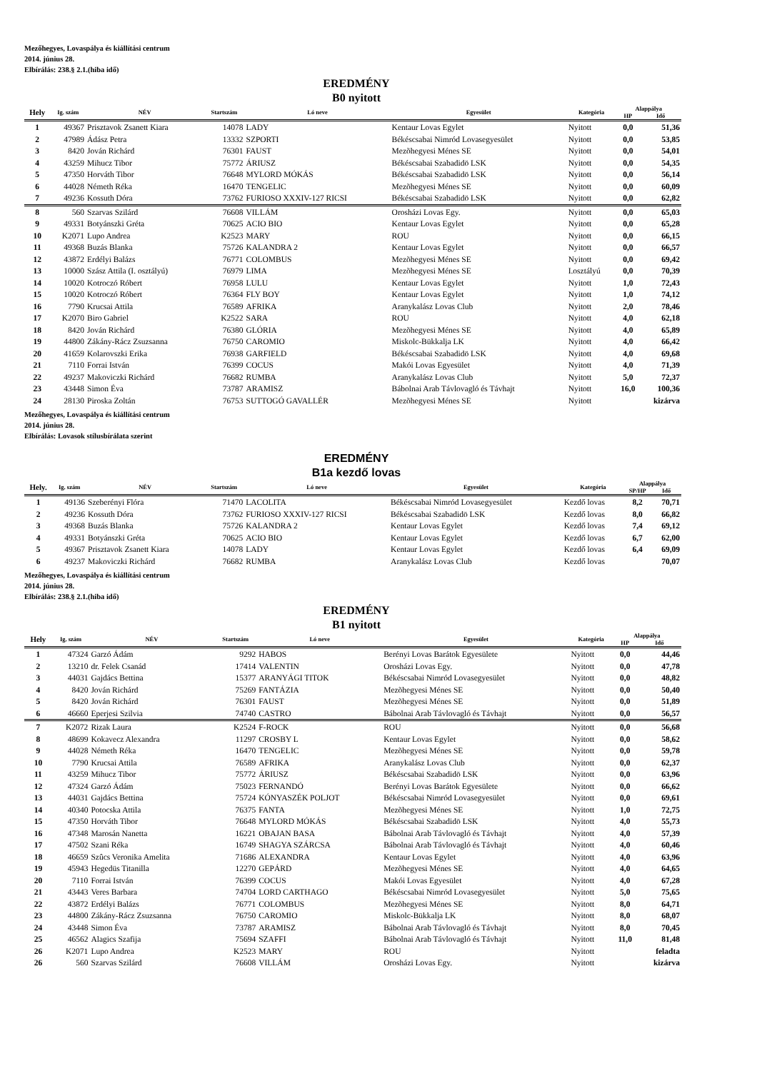Mezőhegyes, Lovaspálya és kiállítási centrum
2014. június 28.
Elbírálás: 238.§ 2.1.(hiba idő)
EREDMÉNY
B0 nyitott
| Hely | Ig. szám | NÉV | Startszám | Ló neve | Egyesület | Kategória | Alappálya | |
| --- | --- | --- | --- | --- | --- | --- | --- | --- |
| | | | | | | | HP | Idő |
| 1 | 49367 | Prisztavok Zsanett Kiara | 14078 | LADY | Kentaur Lovas Egylet | Nyitott | 0,0 | 51,36 |
| 2 | 47989 | Ádász Petra | 13332 | SZPORTI | Békéscsabai Nimród Lovasegyesület | Nyitott | 0,0 | 53,85 |
| 3 | 8420 | Jován Richárd | 76301 | FAUST | Mezõhegyesi Ménes SE | Nyitott | 0,0 | 54,01 |
| 4 | 43259 | Mihucz Tibor | 75772 | ÁRIUSZ | Békéscsabai Szabadidö LSK | Nyitott | 0,0 | 54,35 |
| 5 | 47350 | Horváth Tibor | 76648 | MYLORD MÓKÁS | Békéscsabai Szabadidö LSK | Nyitott | 0,0 | 56,14 |
| 6 | 44028 | Németh Réka | 16470 | TENGELIC | Mezõhegyesi Ménes SE | Nyitott | 0,0 | 60,09 |
| 7 | 49236 | Kossuth Dóra | 73762 | FURIOSO XXXIV-127 RICSI | Békéscsabai Szabadidö LSK | Nyitott | 0,0 | 62,82 |
| 8 | 560 | Szarvas Szilárd | 76608 | VILLÁM | Orosházi Lovas Egy. | Nyitott | 0,0 | 65,03 |
| 9 | 49331 | Botyánszki Gréta | 70625 | ACIO BIO | Kentaur Lovas Egylet | Nyitott | 0,0 | 65,28 |
| 10 | K2071 | Lupo Andrea | K2523 | MARY | ROU | Nyitott | 0,0 | 66,15 |
| 11 | 49368 | Buzás Blanka | 75726 | KALANDRA 2 | Kentaur Lovas Egylet | Nyitott | 0,0 | 66,57 |
| 12 | 43872 | Erdélyi Balázs | 76771 | COLOMBUS | Mezõhegyesi Ménes SE | Nyitott | 0,0 | 69,42 |
| 13 | 10000 | Szász Attila (I. osztályú) | 76979 | LIMA | Mezõhegyesi Ménes SE | I.osztályú | 0,0 | 70,39 |
| 14 | 10020 | Kotroczó Róbert | 76958 | LULU | Kentaur Lovas Egylet | Nyitott | 1,0 | 72,43 |
| 15 | 10020 | Kotroczó Róbert | 76364 | FLY BOY | Kentaur Lovas Egylet | Nyitott | 1,0 | 74,12 |
| 16 | 7790 | Krucsai Attila | 76589 | AFRIKA | Aranykalász Lovas Club | Nyitott | 2,0 | 78,46 |
| 17 | K2070 | Biro Gabriel | K2522 | SARA | ROU | Nyitott | 4,0 | 62,18 |
| 18 | 8420 | Jován Richárd | 76380 | GLÓRIA | Mezõhegyesi Ménes SE | Nyitott | 4,0 | 65,89 |
| 19 | 44800 | Zákány-Rácz Zsuzsanna | 76750 | CAROMIO | Miskolc-Bükkalja LK | Nyitott | 4,0 | 66,42 |
| 20 | 41659 | Kolarovszki Erika | 76938 | GARFIELD | Békéscsabai Szabadidö LSK | Nyitott | 4,0 | 69,68 |
| 21 | 7110 | Forrai István | 76399 | COCUS | Makói Lovas Egyesület | Nyitott | 4,0 | 71,39 |
| 22 | 49237 | Makoviczki Richárd | 76682 | RUMBA | Aranykalász Lovas Club | Nyitott | 5,0 | 72,37 |
| 23 | 43448 | Simon Éva | 73787 | ARAMISZ | Bábolnai Arab Távlovagló és Távhajt | Nyitott | 16,0 | 100,36 |
| 24 | 28130 | Piroska Zoltán | 76753 | SUTTOGÓ GAVALLÉR | Mezõhegyesi Ménes SE | Nyitott | | kizárva |
Mezőhegyes, Lovaspálya és kiállítási centrum
2014. június 28.
Elbírálás: Lovasok stílusbírálata szerint
EREDMÉNY
B1a kezdő lovas
| Hely. | Ig. szám | NÉV | Startszám | Ló neve | Egyesület | Kategória | Alappálya | |
| --- | --- | --- | --- | --- | --- | --- | --- | --- |
| | | | | | | | SP/HP | Idő |
| 1 | 49136 | Szeberényi Flóra | 71470 | LACOLITA | Békéscsabai Nimród Lovasegyesület | Kezdő lovas | 8,2 | 70,71 |
| 2 | 49236 | Kossuth Dóra | 73762 | FURIOSO XXXIV-127 RICSI | Békéscsabai Szabadidö LSK | Kezdő lovas | 8,0 | 66,82 |
| 3 | 49368 | Buzás Blanka | 75726 | KALANDRA 2 | Kentaur Lovas Egylet | Kezdő lovas | 7,4 | 69,12 |
| 4 | 49331 | Botyánszki Gréta | 70625 | ACIO BIO | Kentaur Lovas Egylet | Kezdő lovas | 6,7 | 62,00 |
| 5 | 49367 | Prisztavok Zsanett Kiara | 14078 | LADY | Kentaur Lovas Egylet | Kezdő lovas | 6,4 | 69,09 |
| 6 | 49237 | Makoviczki Richárd | 76682 | RUMBA | Aranykalász Lovas Club | Kezdő lovas | | 70,07 |
Mezőhegyes, Lovaspálya és kiállítási centrum
2014. június 28.
Elbírálás: 238.§ 2.1.(hiba idő)
EREDMÉNY
B1 nyitott
| Hely | Ig. szám | NÉV | Startszám | Ló neve | Egyesület | Kategória | Alappálya | |
| --- | --- | --- | --- | --- | --- | --- | --- | --- |
| | | | | | | | HP | Idő |
| 1 | 47324 | Garzó Ádám | 9292 | HABOS | Berényi Lovas Barátok Egyesülete | Nyitott | 0,0 | 44,46 |
| 2 | 13210 | dr. Felek Csanád | 17414 | VALENTIN | Orosházi Lovas Egy. | Nyitott | 0,0 | 47,78 |
| 3 | 44031 | Gajdács Bettina | 15377 | ARANYÁGI TITOK | Békéscsabai Nimród Lovasegyesület | Nyitott | 0,0 | 48,82 |
| 4 | 8420 | Jován Richárd | 75269 | FANTÁZIA | Mezõhegyesi Ménes SE | Nyitott | 0,0 | 50,40 |
| 5 | 8420 | Jován Richárd | 76301 | FAUST | Mezõhegyesi Ménes SE | Nyitott | 0,0 | 51,89 |
| 6 | 46660 | Eperjesi Szilvia | 74740 | CASTRO | Bábolnai Arab Távlovagló és Távhajt | Nyitott | 0,0 | 56,57 |
| 7 | K2072 | Rizak Laura | K2524 | F-ROCK | ROU | Nyitott | 0,0 | 56,68 |
| 8 | 48699 | Kokavecz Alexandra | 11297 | CROSBY L | Kentaur Lovas Egylet | Nyitott | 0,0 | 58,62 |
| 9 | 44028 | Németh Réka | 16470 | TENGELIC | Mezõhegyesi Ménes SE | Nyitott | 0,0 | 59,78 |
| 10 | 7790 | Krucsai Attila | 76589 | AFRIKA | Aranykalász Lovas Club | Nyitott | 0,0 | 62,37 |
| 11 | 43259 | Mihucz Tibor | 75772 | ÁRIUSZ | Békéscsabai Szabadidö LSK | Nyitott | 0,0 | 63,96 |
| 12 | 47324 | Garzó Ádám | 75023 | FERNANDÓ | Berényi Lovas Barátok Egyesülete | Nyitott | 0,0 | 66,62 |
| 13 | 44031 | Gajdács Bettina | 75724 | KÓNYASZÉK POLJOT | Békéscsabai Nimród Lovasegyesület | Nyitott | 0,0 | 69,61 |
| 14 | 40340 | Potocska Attila | 76375 | FANTA | Mezõhegyesi Ménes SE | Nyitott | 1,0 | 72,75 |
| 15 | 47350 | Horváth Tibor | 76648 | MYLORD MÓKÁS | Békéscsabai Szabadidö LSK | Nyitott | 4,0 | 55,73 |
| 16 | 47348 | Marosán Nanetta | 16221 | OBAJAN BASA | Bábolnai Arab Távlovagló és Távhajt | Nyitott | 4,0 | 57,39 |
| 17 | 47502 | Szani Réka | 16749 | SHAGYA SZÁRCSA | Bábolnai Arab Távlovagló és Távhajt | Nyitott | 4,0 | 60,46 |
| 18 | 46659 | Szûcs Veronika Amelita | 71686 | ALEXANDRA | Kentaur Lovas Egylet | Nyitott | 4,0 | 63,96 |
| 19 | 45943 | Hegedüs Titanilla | 12270 | GEPÁRD | Mezõhegyesi Ménes SE | Nyitott | 4,0 | 64,65 |
| 20 | 7110 | Forrai István | 76399 | COCUS | Makói Lovas Egyesület | Nyitott | 4,0 | 67,28 |
| 21 | 43443 | Veres Barbara | 74704 | LORD CARTHAGO | Békéscsabai Nimród Lovasegyesület | Nyitott | 5,0 | 75,65 |
| 22 | 43872 | Erdélyi Balázs | 76771 | COLOMBUS | Mezõhegyesi Ménes SE | Nyitott | 8,0 | 64,71 |
| 23 | 44800 | Zákány-Rácz Zsuzsanna | 76750 | CAROMIO | Miskolc-Bükkalja LK | Nyitott | 8,0 | 68,07 |
| 24 | 43448 | Simon Éva | 73787 | ARAMISZ | Bábolnai Arab Távlovagló és Távhajt | Nyitott | 8,0 | 70,45 |
| 25 | 46562 | Alagics Szafija | 75694 | SZAFFI | Bábolnai Arab Távlovagló és Távhajt | Nyitott | 11,0 | 81,48 |
| 26 | K2071 | Lupo Andrea | K2523 | MARY | ROU | Nyitott | | feladta |
| 26 | 560 | Szarvas Szilárd | 76608 | VILLÁM | Orosházi Lovas Egy. | Nyitott | | kizárva |